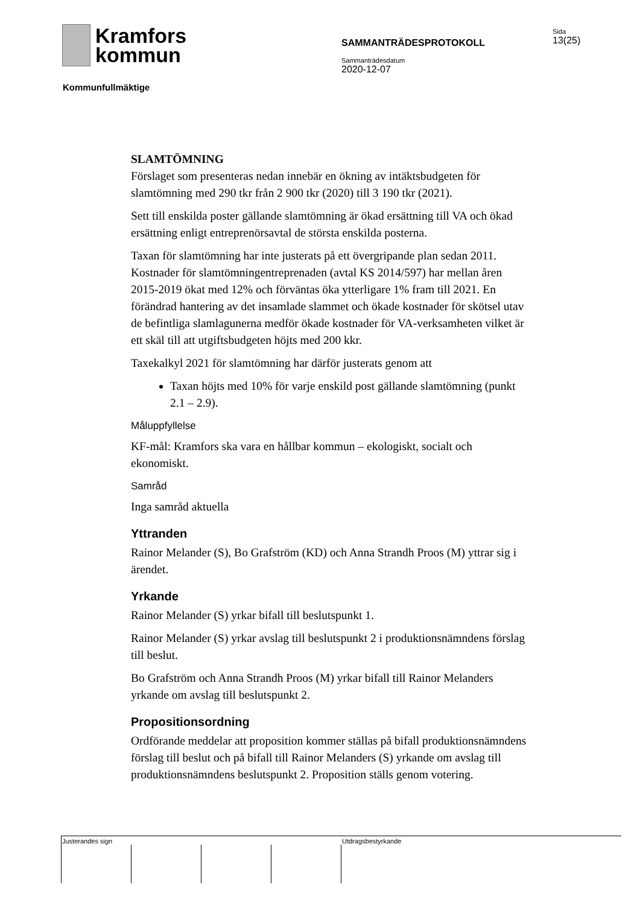Kramfors
kommun
Kommunfullmäktige
SAMMANTRÄDESPROTOKOLL
Sammanträdesdatum
2020-12-07
Sida
13(25)
SLAMTÖMNING
Förslaget som presenteras nedan innebär en ökning av intäktsbudgeten för slamtömning med 290 tkr från 2 900 tkr (2020) till 3 190 tkr (2021).
Sett till enskilda poster gällande slamtömning är ökad ersättning till VA och ökad ersättning enligt entreprenörsavtal de största enskilda posterna.
Taxan för slamtömning har inte justerats på ett övergripande plan sedan 2011. Kostnader för slamtömningentreprenaden (avtal KS 2014/597) har mellan åren 2015-2019 ökat med 12% och förväntas öka ytterligare 1% fram till 2021. En förändrad hantering av det insamlade slammet och ökade kostnader för skötsel utav de befintliga slamlagunerna medför ökade kostnader för VA-verksamheten vilket är ett skäl till att utgiftsbudgeten höjts med 200 kkr.
Taxekalkyl 2021 för slamtömning har därför justerats genom att
Taxan höjts med 10% för varje enskild post gällande slamtömning (punkt 2.1 – 2.9).
Måluppfyllelse
KF-mål: Kramfors ska vara en hållbar kommun – ekologiskt, socialt och ekonomiskt.
Samråd
Inga samråd aktuella
Yttranden
Rainor Melander (S), Bo Grafström (KD) och Anna Strandh Proos (M) yttrar sig i ärendet.
Yrkande
Rainor Melander (S) yrkar bifall till beslutspunkt 1.
Rainor Melander (S) yrkar avslag till beslutspunkt 2 i produktionsnämndens förslag till beslut.
Bo Grafström och Anna Strandh Proos (M) yrkar bifall till Rainor Melanders yrkande om avslag till beslutspunkt 2.
Propositionsordning
Ordförande meddelar att proposition kommer ställas på bifall produktionsnämndens förslag till beslut och på bifall till Rainor Melanders (S) yrkande om avslag till produktionsnämndens beslutspunkt 2. Proposition ställs genom votering.
Justerandes sign Utdragsbestyrkande